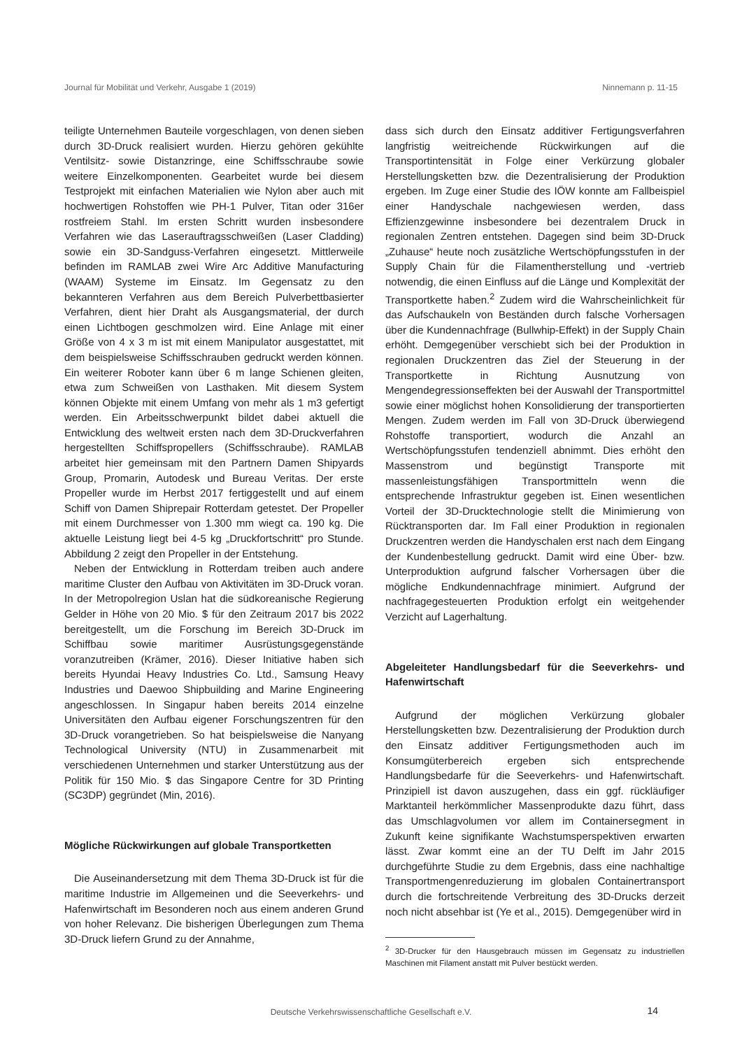Journal für Mobilität und Verkehr, Ausgabe 1 (2019) Ninnemann p. 11-15
teiligte Unternehmen Bauteile vorgeschlagen, von denen sieben durch 3D-Druck realisiert wurden. Hierzu gehören gekühlte Ventilsitz- sowie Distanzringe, eine Schiffsschraube sowie weitere Einzelkomponenten. Gearbeitet wurde bei diesem Testprojekt mit einfachen Materialien wie Nylon aber auch mit hochwertigen Rohstoffen wie PH-1 Pulver, Titan oder 316er rostfreiem Stahl. Im ersten Schritt wurden insbesondere Verfahren wie das Laserauftragsschweißen (Laser Cladding) sowie ein 3D-Sandguss-Verfahren eingesetzt. Mittlerweile befinden im RAMLAB zwei Wire Arc Additive Manufacturing (WAAM) Systeme im Einsatz. Im Gegensatz zu den bekannteren Verfahren aus dem Bereich Pulverbettbasierter Verfahren, dient hier Draht als Ausgangsmaterial, der durch einen Lichtbogen geschmolzen wird. Eine Anlage mit einer Größe von 4 x 3 m ist mit einem Manipulator ausgestattet, mit dem beispielsweise Schiffsschrauben gedruckt werden können. Ein weiterer Roboter kann über 6 m lange Schienen gleiten, etwa zum Schweißen von Lasthaken. Mit diesem System können Objekte mit einem Umfang von mehr als 1 m3 gefertigt werden. Ein Arbeitsschwerpunkt bildet dabei aktuell die Entwicklung des weltweit ersten nach dem 3D-Druckverfahren hergestellten Schiffspropellers (Schiffsschraube). RAMLAB arbeitet hier gemeinsam mit den Partnern Damen Shipyards Group, Promarin, Autodesk und Bureau Veritas. Der erste Propeller wurde im Herbst 2017 fertiggestellt und auf einem Schiff von Damen Shiprepair Rotterdam getestet. Der Propeller mit einem Durchmesser von 1.300 mm wiegt ca. 190 kg. Die aktuelle Leistung liegt bei 4-5 kg „Druckfortschritt“ pro Stunde. Abbildung 2 zeigt den Propeller in der Entstehung.
Neben der Entwicklung in Rotterdam treiben auch andere maritime Cluster den Aufbau von Aktivitäten im 3D-Druck voran. In der Metropolregion Uslan hat die südkoreanische Regierung Gelder in Höhe von 20 Mio. $ für den Zeitraum 2017 bis 2022 bereitgestellt, um die Forschung im Bereich 3D-Druck im Schiffbau sowie maritimer Ausrüstungsgegenstände voranzutreiben (Krämer, 2016). Dieser Initiative haben sich bereits Hyundai Heavy Industries Co. Ltd., Samsung Heavy Industries und Daewoo Shipbuilding and Marine Engineering angeschlossen. In Singapur haben bereits 2014 einzelne Universitäten den Aufbau eigener Forschungszentren für den 3D-Druck vorangetrieben. So hat beispielsweise die Nanyang Technological University (NTU) in Zusammenarbeit mit verschiedenen Unternehmen und starker Unterstützung aus der Politik für 150 Mio. $ das Singapore Centre for 3D Printing (SC3DP) gegründet (Min, 2016).
Mögliche Rückwirkungen auf globale Transportketten
Die Auseinandersetzung mit dem Thema 3D-Druck ist für die maritime Industrie im Allgemeinen und die Seeverkehrs- und Hafenwirtschaft im Besonderen noch aus einem anderen Grund von hoher Relevanz. Die bisherigen Überlegungen zum Thema 3D-Druck liefern Grund zu der Annahme,
dass sich durch den Einsatz additiver Fertigungsverfahren langfristig weitreichende Rückwirkungen auf die Transportintensität in Folge einer Verkürzung globaler Herstellungsketten bzw. die Dezentralisierung der Produktion ergeben. Im Zuge einer Studie des IÖW konnte am Fallbeispiel einer Handyschale nachgewiesen werden, dass Effizienzgewinne insbesondere bei dezentralem Druck in regionalen Zentren entstehen. Dagegen sind beim 3D-Druck „Zuhause“ heute noch zusätzliche Wertschöpfungsstufen in der Supply Chain für die Filamentherstellung und -vertrieb notwendig, die einen Einfluss auf die Länge und Komplexität der Transportkette haben.<sup>2</sup> Zudem wird die Wahrscheinlichkeit für das Aufschaukeln von Beständen durch falsche Vorhersagen über die Kundennachfrage (Bullwhip-Effekt) in der Supply Chain erhöht. Demgegenüber verschiebt sich bei der Produktion in regionalen Druckzentren das Ziel der Steuerung in der Transportkette in Richtung Ausnutzung von Mengendegressionseffekten bei der Auswahl der Transportmittel sowie einer möglichst hohen Konsolidierung der transportierten Mengen. Zudem werden im Fall von 3D-Druck überwiegend Rohstoffe transportiert, wodurch die Anzahl an Wertschöpfungsstufen tendenziell abnimmt. Dies erhöht den Massenstrom und begünstigt Transporte mit massenleistungsfähigen Transportmitteln wenn die entsprechende Infrastruktur gegeben ist. Einen wesentlichen Vorteil der 3D-Drucktechnologie stellt die Minimierung von Rücktransporten dar. Im Fall einer Produktion in regionalen Druckzentren werden die Handyschalen erst nach dem Eingang der Kundenbestellung gedruckt. Damit wird eine Über- bzw. Unterproduktion aufgrund falscher Vorhersagen über die mögliche Endkundennachfrage minimiert. Aufgrund der nachfragegesteuerten Produktion erfolgt ein weitgehender Verzicht auf Lagerhaltung.
Abgeleiteter Handlungsbedarf für die Seeverkehrs- und Hafenwirtschaft
Aufgrund der möglichen Verkürzung globaler Herstellungsketten bzw. Dezentralisierung der Produktion durch den Einsatz additiver Fertigungsmethoden auch im Konsumgüterbereich ergeben sich entsprechende Handlungsbedarfe für die Seeverkehrs- und Hafenwirtschaft. Prinzipiell ist davon auszugehen, dass ein ggf. rückläufiger Marktanteil herkömmlicher Massenprodukte dazu führt, dass das Umschlagvolumen vor allem im Containersegment in Zukunft keine signifikante Wachstumsperspektiven erwarten lässt. Zwar kommt eine an der TU Delft im Jahr 2015 durchgeführte Studie zu dem Ergebnis, dass eine nachhaltige Transportmengenreduzierung im globalen Containertransport durch die fortschreitende Verbreitung des 3D-Drucks derzeit noch nicht absehbar ist (Ye et al., 2015). Demgegenüber wird in
<sup>2</sup> 3D-Drucker für den Hausgebrauch müssen im Gegensatz zu industriellen Maschinen mit Filament anstatt mit Pulver bestückt werden.
Deutsche Verkehrswissenschaftliche Gesellschaft e.V.
14